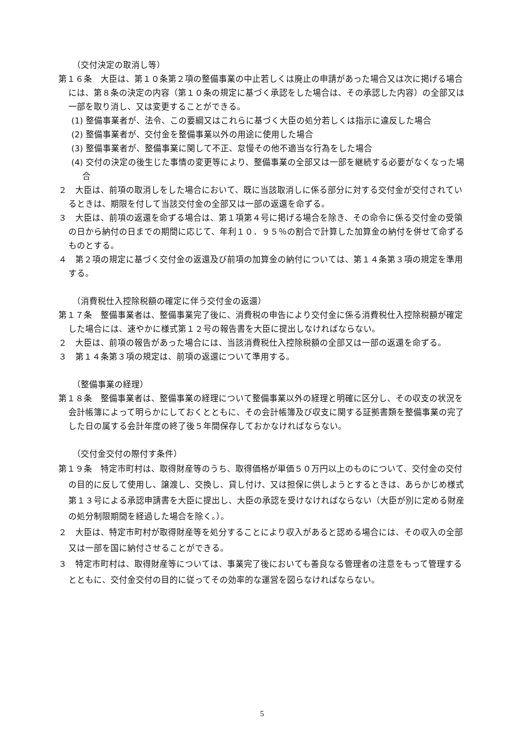（交付決定の取消し等）
第１６条　大臣は、第１０条第２項の整備事業の中止若しくは廃止の申請があった場合又は次に掲げる場合には、第８条の決定の内容（第１０条の規定に基づく承認をした場合は、その承認した内容）の全部又は一部を取り消し、又は変更することができる。
(1) 整備事業者が、法令、この要綱又はこれらに基づく大臣の処分若しくは指示に違反した場合
(2) 整備事業者が、交付金を整備事業以外の用途に使用した場合
(3) 整備事業者が、整備事業に関して不正、怠慢その他不適当な行為をした場合
(4) 交付の決定の後生じた事情の変更等により、整備事業の全部又は一部を継続する必要がなくなった場合
２　大臣は、前項の取消しをした場合において、既に当該取消しに係る部分に対する交付金が交付されているときは、期限を付して当該交付金の全部又は一部の返還を命ずる。
３　大臣は、前項の返還を命ずる場合は、第１項第４号に掲げる場合を除き、その命令に係る交付金の受領の日から納付の日までの期間に応じて、年利１０．９５％の割合で計算した加算金の納付を併せて命ずるものとする。
４　第２項の規定に基づく交付金の返還及び前項の加算金の納付については、第１４条第３項の規定を準用する。
（消費税仕入控除税額の確定に伴う交付金の返還）
第１７条　整備事業者は、整備事業完了後に、消費税の申告により交付金に係る消費税仕入控除税額が確定した場合には、速やかに様式第１２号の報告書を大臣に提出しなければならない。
２　大臣は、前項の報告があった場合には、当該消費税仕入控除税額の全部又は一部の返還を命ずる。
３　第１４条第３項の規定は、前項の返還について準用する。
（整備事業の経理）
第１８条　整備事業者は、整備事業の経理について整備事業以外の経理と明確に区分し、その収支の状況を会計帳簿によって明らかにしておくとともに、その会計帳簿及び収支に関する証拠書類を整備事業の完了した日の属する会計年度の終了後５年間保存しておかなければならない。
（交付金交付の際付す条件）
第１９条　特定市町村は、取得財産等のうち、取得価格が単価５０万円以上のものについて、交付金の交付の目的に反して使用し、譲渡し、交換し、貸し付け、又は担保に供しようとするときは、あらかじめ様式第１３号による承認申請書を大臣に提出し、大臣の承認を受けなければならない（大臣が別に定める財産の処分制限期間を経過した場合を除く。）。
２　大臣は、特定市町村が取得財産等を処分することにより収入があると認める場合には、その収入の全部又は一部を国に納付させることができる。
３　特定市町村は、取得財産等については、事業完了後においても善良なる管理者の注意をもって管理するとともに、交付金交付の目的に従ってその効率的な運営を図らなければならない。
5